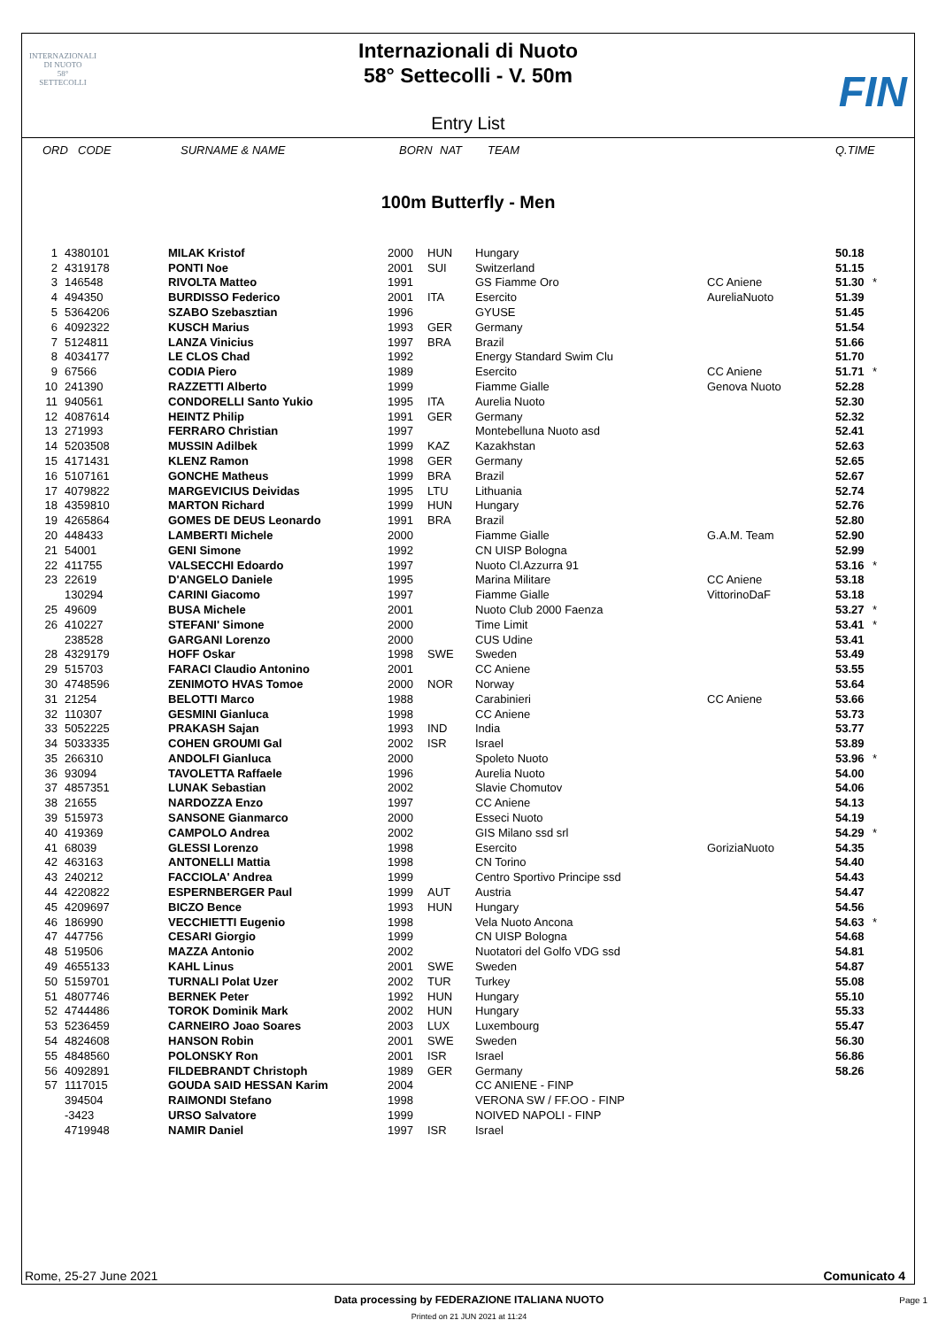INTERNAZIONALI
DI NUOTO
58°
SETTECOLLI
Internazionali di Nuoto
58° Settecolli - V. 50m
FIN
Entry List
ORD CODE SURNAME & NAME BORN NAT TEAM Q.TIME
100m Butterfly - Men
| 1 | 4380101 | MILAK Kristof | 2000 | HUN | Hungary | | 50.18 | |
| 2 | 4319178 | PONTI Noe | 2001 | SUI | Switzerland | | 51.15 | |
| 3 | 146548 | RIVOLTA Matteo | 1991 | | GS Fiamme Oro | CC Aniene | 51.30 | * |
| 4 | 494350 | BURDISSO Federico | 2001 | ITA | Esercito | AureliaNuoto | 51.39 | |
| 5 | 5364206 | SZABO Szebasztian | 1996 | | GYUSE | | 51.45 | |
| 6 | 4092322 | KUSCH Marius | 1993 | GER | Germany | | 51.54 | |
| 7 | 5124811 | LANZA Vinicius | 1997 | BRA | Brazil | | 51.66 | |
| 8 | 4034177 | LE CLOS Chad | 1992 | | Energy Standard Swim Clu | | 51.70 | |
| 9 | 67566 | CODIA Piero | 1989 | | Esercito | CC Aniene | 51.71 | * |
| 10 | 241390 | RAZZETTI Alberto | 1999 | | Fiamme Gialle | Genova Nuoto | 52.28 | |
| 11 | 940561 | CONDORELLI Santo Yukio | 1995 | ITA | Aurelia Nuoto | | 52.30 | |
| 12 | 4087614 | HEINTZ Philip | 1991 | GER | Germany | | 52.32 | |
| 13 | 271993 | FERRARO Christian | 1997 | | Montebelluna Nuoto asd | | 52.41 | |
| 14 | 5203508 | MUSSIN Adilbek | 1999 | KAZ | Kazakhstan | | 52.63 | |
| 15 | 4171431 | KLENZ Ramon | 1998 | GER | Germany | | 52.65 | |
| 16 | 5107161 | GONCHE Matheus | 1999 | BRA | Brazil | | 52.67 | |
| 17 | 4079822 | MARGEVICIUS Deividas | 1995 | LTU | Lithuania | | 52.74 | |
| 18 | 4359810 | MARTON Richard | 1999 | HUN | Hungary | | 52.76 | |
| 19 | 4265864 | GOMES DE DEUS Leonardo | 1991 | BRA | Brazil | | 52.80 | |
| 20 | 448433 | LAMBERTI Michele | 2000 | | Fiamme Gialle | G.A.M. Team | 52.90 | |
| 21 | 54001 | GENI Simone | 1992 | | CN UISP Bologna | | 52.99 | |
| 22 | 411755 | VALSECCHI Edoardo | 1997 | | Nuoto Cl.Azzurra 91 | | 53.16 | * |
| 23 | 22619 | D'ANGELO Daniele | 1995 | | Marina Militare | CC Aniene | 53.18 | |
| | 130294 | CARINI Giacomo | 1997 | | Fiamme Gialle | VittorinoDaF | 53.18 | |
| 25 | 49609 | BUSA Michele | 2001 | | Nuoto Club 2000 Faenza | | 53.27 | * |
| 26 | 410227 | STEFANI' Simone | 2000 | | Time Limit | | 53.41 | * |
| | 238528 | GARGANI Lorenzo | 2000 | | CUS Udine | | 53.41 | |
| 28 | 4329179 | HOFF Oskar | 1998 | SWE | Sweden | | 53.49 | |
| 29 | 515703 | FARACI Claudio Antonino | 2001 | | CC Aniene | | 53.55 | |
| 30 | 4748596 | ZENIMOTO HVAS Tomoe | 2000 | NOR | Norway | | 53.64 | |
| 31 | 21254 | BELOTTI Marco | 1988 | | Carabinieri | CC Aniene | 53.66 | |
| 32 | 110307 | GESMINI Gianluca | 1998 | | CC Aniene | | 53.73 | |
| 33 | 5052225 | PRAKASH Sajan | 1993 | IND | India | | 53.77 | |
| 34 | 5033335 | COHEN GROUMI Gal | 2002 | ISR | Israel | | 53.89 | |
| 35 | 266310 | ANDOLFI Gianluca | 2000 | | Spoleto Nuoto | | 53.96 | * |
| 36 | 93094 | TAVOLETTA Raffaele | 1996 | | Aurelia Nuoto | | 54.00 | |
| 37 | 4857351 | LUNAK Sebastian | 2002 | | Slavie Chomutov | | 54.06 | |
| 38 | 21655 | NARDOZZA Enzo | 1997 | | CC Aniene | | 54.13 | |
| 39 | 515973 | SANSONE Gianmarco | 2000 | | Esseci Nuoto | | 54.19 | |
| 40 | 419369 | CAMPOLO Andrea | 2002 | | GIS Milano ssd srl | | 54.29 | * |
| 41 | 68039 | GLESSI Lorenzo | 1998 | | Esercito | GoriziaNuoto | 54.35 | |
| 42 | 463163 | ANTONELLI Mattia | 1998 | | CN Torino | | 54.40 | |
| 43 | 240212 | FACCIOLA' Andrea | 1999 | | Centro Sportivo Principe ssd | | 54.43 | |
| 44 | 4220822 | ESPERNBERGER Paul | 1999 | AUT | Austria | | 54.47 | |
| 45 | 4209697 | BICZO Bence | 1993 | HUN | Hungary | | 54.56 | |
| 46 | 186990 | VECCHIETTI Eugenio | 1998 | | Vela Nuoto Ancona | | 54.63 | * |
| 47 | 447756 | CESARI Giorgio | 1999 | | CN UISP Bologna | | 54.68 | |
| 48 | 519506 | MAZZA Antonio | 2002 | | Nuotatori del Golfo VDG ssd | | 54.81 | |
| 49 | 4655133 | KAHL Linus | 2001 | SWE | Sweden | | 54.87 | |
| 50 | 5159701 | TURNALI Polat Uzer | 2002 | TUR | Turkey | | 55.08 | |
| 51 | 4807746 | BERNEK Peter | 1992 | HUN | Hungary | | 55.10 | |
| 52 | 4744486 | TOROK Dominik Mark | 2002 | HUN | Hungary | | 55.33 | |
| 53 | 5236459 | CARNEIRO Joao Soares | 2003 | LUX | Luxembourg | | 55.47 | |
| 54 | 4824608 | HANSON Robin | 2001 | SWE | Sweden | | 56.30 | |
| 55 | 4848560 | POLONSKY Ron | 2001 | ISR | Israel | | 56.86 | |
| 56 | 4092891 | FILDEBRANDT Christoph | 1989 | GER | Germany | | 58.26 | |
| 57 | 1117015 | GOUDA SAID HESSAN Karim | 2004 | | CC ANIENE - FINP | | | |
| | 394504 | RAIMONDI Stefano | 1998 | | VERONA SW / FF.OO - FINP | | | |
| | -3423 | URSO Salvatore | 1999 | | NOIVED NAPOLI - FINP | | | |
| | 4719948 | NAMIR Daniel | 1997 | ISR | Israel | | | |
Rome, 25-27 June 2021 Comunicato 4
Data processing by FEDERAZIONE ITALIANA NUOTO
Page 1
Printed on 21 JUN 2021 at 11:24